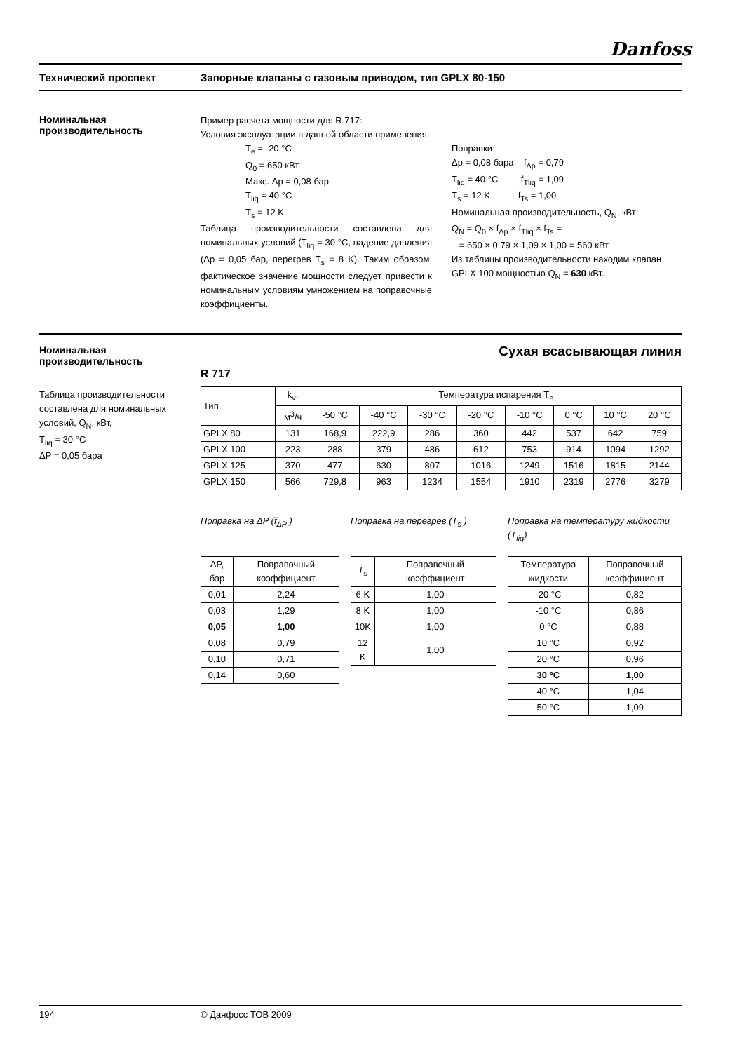Danfoss
Технический проспект Запорные клапаны с газовым приводом, тип GPLX 80-150
Номинальная
производительность
Пример расчета мощности для R 717:
Условия эксплуатации в данной области применения:
T<sub>e</sub> = -20 °C
Q<sub>0</sub> = 650 кВт
Макс. Δp = 0,08 бар
T<sub>liq</sub> = 40 °C
T<sub>s</sub> = 12 K
Таблица производительности составлена для номинальных условий (T<sub>liq</sub> = 30 °C, падение давления (Δp = 0,05 бар, перегрев T<sub>s</sub> = 8 K). Таким образом, фактическое значение мощности следует привести к номинальным условиям умножением на поправочные коэффициенты.
Поправки:
Δp = 0,08 бара f<sub>Δp</sub> = 0,79
T<sub>liq</sub> = 40 °C f<sub>Tliq</sub> = 1,09
T<sub>s</sub> = 12 K f<sub>Ts</sub> = 1,00
Номинальная производительность, Q<sub>N</sub>, кВт:
Q<sub>N</sub> = Q<sub>0</sub> × f<sub>Δp</sub> × f<sub>Tliq</sub> × f<sub>Ts</sub> =
= 650 × 0,79 × 1,09 × 1,00 = 560 кВт
Из таблицы производительности находим клапан GPLX 100 мощностью Q<sub>N</sub> = 630 кВт.
Номинальная
производительность
Таблица производительности составлена для номинальных условий, Q<sub>N</sub>, кВт,
T<sub>liq</sub> = 30 °C
ΔP = 0,05 бара
Сухая всасывающая линия
R 717
| Тип | k<sub>v</sub>, | Температура испарения T<sub>e</sub> | | | | | | | |
| --- | --- | --- | --- | --- | --- | --- | --- | --- | --- |
| | м<sup>3</sup>/ч | -50 °C | -40 °C | -30 °C | -20 °C | -10 °C | 0 °C | 10 °C | 20 °C |
| GPLX 80 | 131 | 168,9 | 222,9 | 286 | 360 | 442 | 537 | 642 | 759 |
| GPLX 100 | 223 | 288 | 379 | 486 | 612 | 753 | 914 | 1094 | 1292 |
| GPLX 125 | 370 | 477 | 630 | 807 | 1016 | 1249 | 1516 | 1815 | 2144 |
| GPLX 150 | 566 | 729,8 | 963 | 1234 | 1554 | 1910 | 2319 | 2776 | 3279 |
Поправка на ΔP (f<sub>ΔP</sub> )
| ΔP, бар | Поправочный коэффициент |
| --- | --- |
| 0,01 | 2,24 |
| 0,03 | 1,29 |
| 0,05 | 1,00 |
| 0,08 | 0,79 |
| 0,10 | 0,71 |
| 0,14 | 0,60 |
Поправка на перегрев (T<sub>s</sub> )
| T<sub>s</sub> | Поправочный коэффициент |
| --- | --- |
| 6 K | 1,00 |
| 8 K | 1,00 |
| 10K | 1,00 |
| 12 K | 1,00 |
Поправка на температуру жидкости (T<sub>liq</sub>)
| Температура жидкости | Поправочный коэффициент |
| --- | --- |
| -20 °C | 0,82 |
| -10 °C | 0,86 |
| 0 °C | 0,88 |
| 10 °C | 0,92 |
| 20 °C | 0,96 |
| 30 °C | 1,00 |
| 40 °C | 1,04 |
| 50 °C | 1,09 |
194 © Данфосс ТОВ 2009